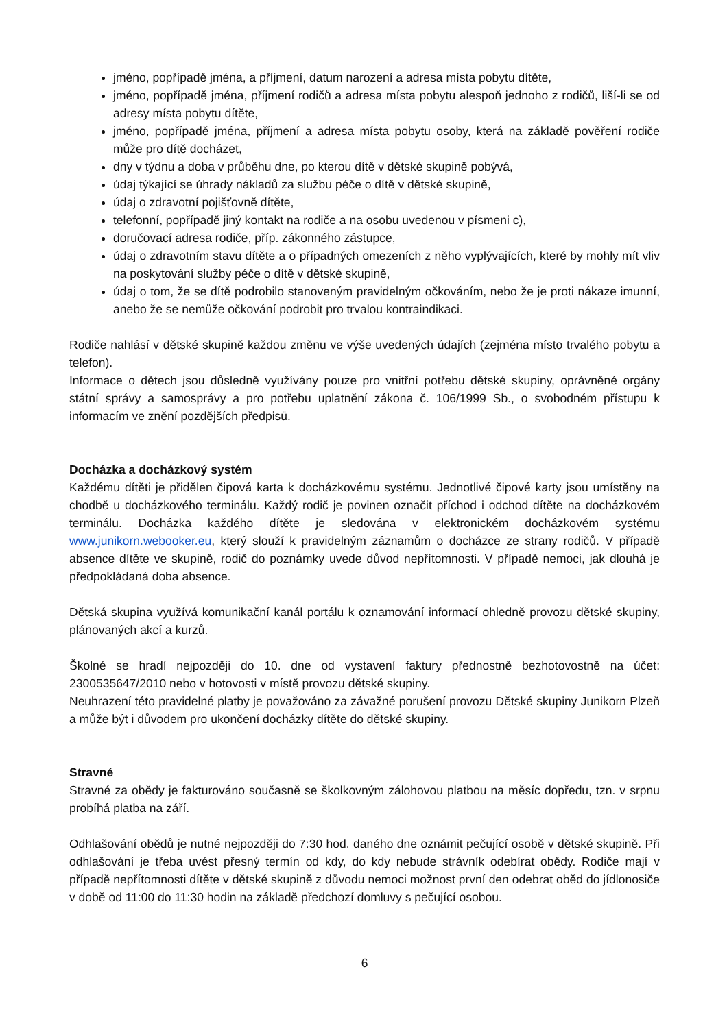jméno, popřípadě jména, a příjmení, datum narození a adresa místa pobytu dítěte,
jméno, popřípadě jména, příjmení rodičů a adresa místa pobytu alespoň jednoho z rodičů, liší-li se od adresy místa pobytu dítěte,
jméno, popřípadě jména, příjmení a adresa místa pobytu osoby, která na základě pověření rodiče může pro dítě docházet,
dny v týdnu a doba v průběhu dne, po kterou dítě v dětské skupině pobývá,
údaj týkající se úhrady nákladů za službu péče o dítě v dětské skupině,
údaj o zdravotní pojišťovně dítěte,
telefonní, popřípadě jiný kontakt na rodiče a na osobu uvedenou v písmeni c),
doručovací adresa rodiče, příp. zákonného zástupce,
údaj o zdravotním stavu dítěte a o případných omezeních z něho vyplývajících, které by mohly mít vliv na poskytování služby péče o dítě v dětské skupině,
údaj o tom, že se dítě podrobilo stanoveným pravidelným očkováním, nebo že je proti nákaze imunní, anebo že se nemůže očkování podrobit pro trvalou kontraindikaci.
Rodiče nahlásí v dětské skupině každou změnu ve výše uvedených údajích (zejména místo trvalého pobytu a telefon).
Informace o dětech jsou důsledně využívány pouze pro vnitřní potřebu dětské skupiny, oprávněné orgány státní správy a samosprávy a pro potřebu uplatnění zákona č. 106/1999 Sb., o svobodném přístupu k informacím ve znění pozdějších předpisů.
Docházka a docházkový systém
Každému dítěti je přidělen čipová karta k docházkovému systému. Jednotlivé čipové karty jsou umístěny na chodbě u docházkového terminálu. Každý rodič je povinen označit příchod i odchod dítěte na docházkovém terminálu. Docházka každého dítěte je sledována v elektronickém docházkovém systému www.junikorn.webooker.eu, který slouží k pravidelným záznamům o docházce ze strany rodičů. V případě absence dítěte ve skupině, rodič do poznámky uvede důvod nepřítomnosti. V případě nemoci, jak dlouhá je předpokládaná doba absence.
Dětská skupina využívá komunikační kanál portálu k oznamování informací ohledně provozu dětské skupiny, plánovaných akcí a kurzů.
Školné se hradí nejpozději do 10. dne od vystavení faktury přednostně bezhotovostně na účet: 2300535647/2010 nebo v hotovosti v místě provozu dětské skupiny.
Neuhrazení této pravidelné platby je považováno za závažné porušení provozu Dětské skupiny Junikorn Plzeň a může být i důvodem pro ukončení docházky dítěte do dětské skupiny.
Stravné
Stravné za obědy je fakturováno současně se školkovným zálohovou platbou na měsíc dopředu, tzn. v srpnu probíhá platba na září.
Odhlašování obědů je nutné nejpozději do 7:30 hod. daného dne oznámit pečující osobě v dětské skupině. Při odhlašování je třeba uvést přesný termín od kdy, do kdy nebude strávník odebírat obědy. Rodiče mají v případě nepřítomnosti dítěte v dětské skupině z důvodu nemoci možnost první den odebrat oběd do jídlonosiče v době od 11:00 do 11:30 hodin na základě předchozí domluvy s pečující osobou.
6